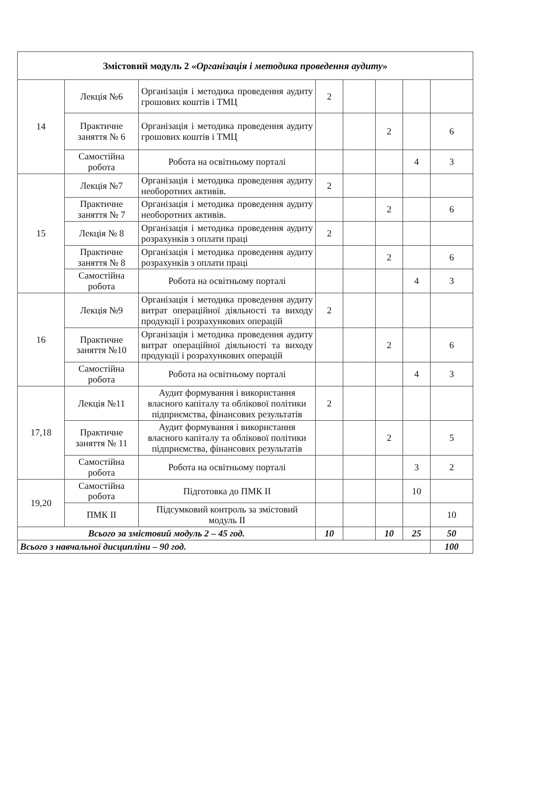| Змістовий модуль 2 « Організація і методика проведення аудиту » | | | | | | | |
| 14 | Лекція №6 | Організація і методика проведення аудиту грошових коштів і ТМЦ | 2 | | | | |
| | Практичне заняття № 6 | Організація і методика проведення аудиту грошових коштів і ТМЦ | | | 2 | | 6 |
| | Самостійна робота | Робота на освітньому порталі | | | | 4 | 3 |
| 15 | Лекція №7 | Організація і методика проведення аудиту необоротних активів. | 2 | | | | |
| | Практичне заняття № 7 | Організація і методика проведення аудиту необоротних активів. | | | 2 | | 6 |
| | Лекція № 8 | Організація і методика проведення аудиту розрахунків з оплати праці | 2 | | | | |
| | Практичне заняття № 8 | Організація і методика проведення аудиту розрахунків з оплати праці | | | 2 | | 6 |
| | Самостійна робота | Робота на освітньому порталі | | | | 4 | 3 |
| 16 | Лекція №9 | Організація і методика проведення аудиту витрат операційної діяльності та виходу продукції і розрахункових операцій | 2 | | | | |
| | Практичне заняття №10 | Організація і методика проведення аудиту витрат операційної діяльності та виходу продукції і розрахункових операцій | | | 2 | | 6 |
| | Самостійна робота | Робота на освітньому порталі | | | | 4 | 3 |
| 17,18 | Лекція №11 | Аудит формування і використання власного капіталу та облікової політики підприємства, фінансових результатів | 2 | | | | |
| | Практичне заняття № 11 | Аудит формування і використання власного капіталу та облікової політики підприємства, фінансових результатів | | | 2 | | 5 |
| | Самостійна робота | Робота на освітньому порталі | | | | 3 | 2 |
| 19,20 | Самостійна робота | Підготовка до ПМК ІІ | | | | 10 | |
| | ПМК ІІ | Підсумковий контроль за змістовий модуль ІІ | | | | | 10 |
| Всього за змістовий модуль 2 – 45 год. | | | 10 | | 10 | 25 | 50 |
| Всього з навчальної дисципліни – 90 год. | | | | | | | 100 |